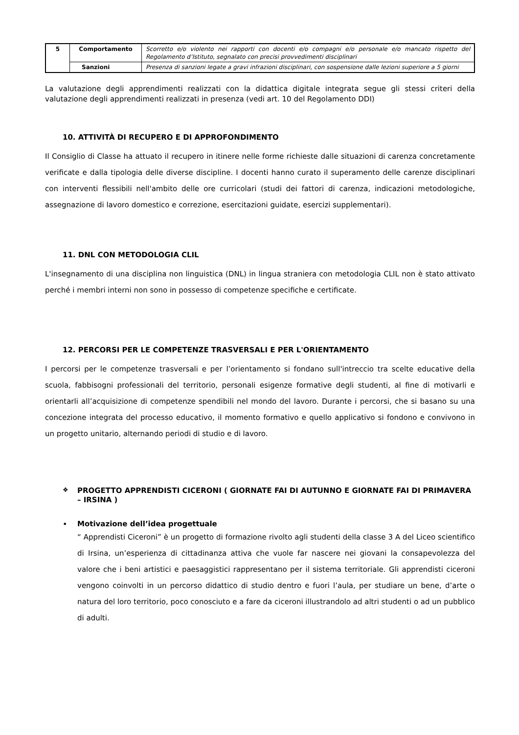| 5 | Comportamento | Scorretto e/o violento nei rapporti con docenti e/o compagni e/o personale e/o mancato rispetto del Regolamento d’Istituto, segnalato con precisi provvedimenti disciplinari |
| | Sanzioni | Presenza di sanzioni legate a gravi infrazioni disciplinari, con sospensione dalle lezioni superiore a 5 giorni |
La valutazione degli apprendimenti realizzati con la didattica digitale integrata segue gli stessi criteri della valutazione degli apprendimenti realizzati in presenza (vedi art. 10 del Regolamento DDI)
10. ATTIVITÀ DI RECUPERO E DI APPROFONDIMENTO
Il Consiglio di Classe ha attuato il recupero in itinere nelle forme richieste dalle situazioni di carenza concretamente verificate e dalla tipologia delle diverse discipline. I docenti hanno curato il superamento delle carenze disciplinari con interventi flessibili nell'ambito delle ore curricolari (studi dei fattori di carenza, indicazioni metodologiche, assegnazione di lavoro domestico e correzione, esercitazioni guidate, esercizi supplementari).
11. DNL CON METODOLOGIA CLIL
L'insegnamento di una disciplina non linguistica (DNL) in lingua straniera con metodologia CLIL non è stato attivato perché i membri interni non sono in possesso di competenze specifiche e certificate.
12. PERCORSI PER LE COMPETENZE TRASVERSALI E PER L'ORIENTAMENTO
I percorsi per le competenze trasversali e per l’orientamento si fondano sull'intreccio tra scelte educative della scuola, fabbisogni professionali del territorio, personali esigenze formative degli studenti, al fine di motivarli e orientarli all’acquisizione di competenze spendibili nel mondo del lavoro. Durante i percorsi, che si basano su una concezione integrata del processo educativo, il momento formativo e quello applicativo si fondono e convivono in un progetto unitario, alternando periodi di studio e di lavoro.
❖
PROGETTO APPRENDISTI CICERONI ( GIORNATE FAI DI AUTUNNO E GIORNATE FAI DI PRIMAVERA – IRSINA )
•
Motivazione dell’idea progettuale
“ Apprendisti Ciceroni” è un progetto di formazione rivolto agli studenti della classe 3 A del Liceo scientifico di Irsina, un’esperienza di cittadinanza attiva che vuole far nascere nei giovani la consapevolezza del valore che i beni artistici e paesaggistici rappresentano per il sistema territoriale. Gli apprendisti ciceroni vengono coinvolti in un percorso didattico di studio dentro e fuori l’aula, per studiare un bene, d’arte o natura del loro territorio, poco conosciuto e a fare da ciceroni illustrandolo ad altri studenti o ad un pubblico di adulti.